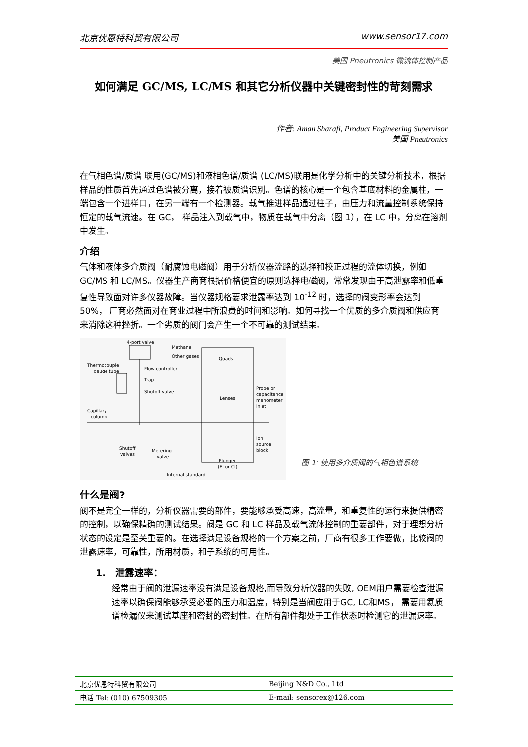北京优恩特科贸有限公司 www.sensor17.com
美国 Pneutronics 微流体控制产品
如何满足 GC/MS, LC/MS 和其它分析仪器中关键密封性的苛刻需求
作者: Aman Sharafi, Product Engineering Supervisor
美国 Pneutronics
在气相色谱/质谱 联用(GC/MS)和液相色谱/质谱 (LC/MS)联用是化学分析中的关键分析技术，根据样品的性质首先通过色谱被分离，接着被质谱识别。色谱的核心是一个包含基底材料的金属柱，一端包含一个进样口，在另一端有一个检测器。载气推进样品通过柱子，由压力和流量控制系统保持恒定的载气流速。在 GC， 样品注入到载气中，物质在载气中分离（图 1），在 LC 中，分离在溶剂中发生。
介绍
气体和液体多介质阀（耐腐蚀电磁阀）用于分析仪器流路的选择和校正过程的流体切换，例如 GC/MS 和 LC/MS。仪器生产商商根据价格便宜的原则选择电磁阀，常常发现由于高泄露率和低重复性导致面对许多仪器故障。当仪器规格要求泄露率达到 10<sup>-12</sup> 时，选择的阀变形率会达到 50%， 厂商必然面对在商业过程中所浪费的时间和影响。如何寻找一个优质的多介质阀和供应商来消除这种挫折。一个劣质的阀门会产生一个不可靠的测试结果。
4-port valve
Methane
Other gases
Quads
Thermocouple
gauge tube
Flow controller
Trap
Shutoff valve
Lenses
Probe or
capacitance
manometer
inlet
Capillary
column
Ion
source
block
Shutoff
valves
Metering
valve
Plunger
(EI or CI)
Internal standard
图 1: 使用多介质阀的气相色谱系统
什么是阀?
阀不是完全一样的，分析仪器需要的部件，要能够承受高速，高流量，和重复性的运行来提供精密的控制，以确保精确的测试结果。阀是 GC 和 LC 样品及载气流体控制的重要部件，对于理想分析状态的设定是至关重要的。在选择满足设备规格的一个方案之前，厂商有很多工作要做，比较阀的泄露速率，可靠性，所用材质，和子系统的可用性。
1. 泄露速率：
经常由于阀的泄漏速率没有满足设备规格,而导致分析仪器的失败, OEM用户需要检查泄漏速率以确保阀能够承受必要的压力和温度，特别是当阀应用于GC, LC和MS， 需要用氦质谱检漏仪来测试基座和密封的密封性。在所有部件都处于工作状态时检测它的泄漏速率。
| 北京优恩特科贸有限公司 | Beijing N&D Co., Ltd |
| 电话 Tel: (010) 67509305 | E-mail: sensorex@126.com |